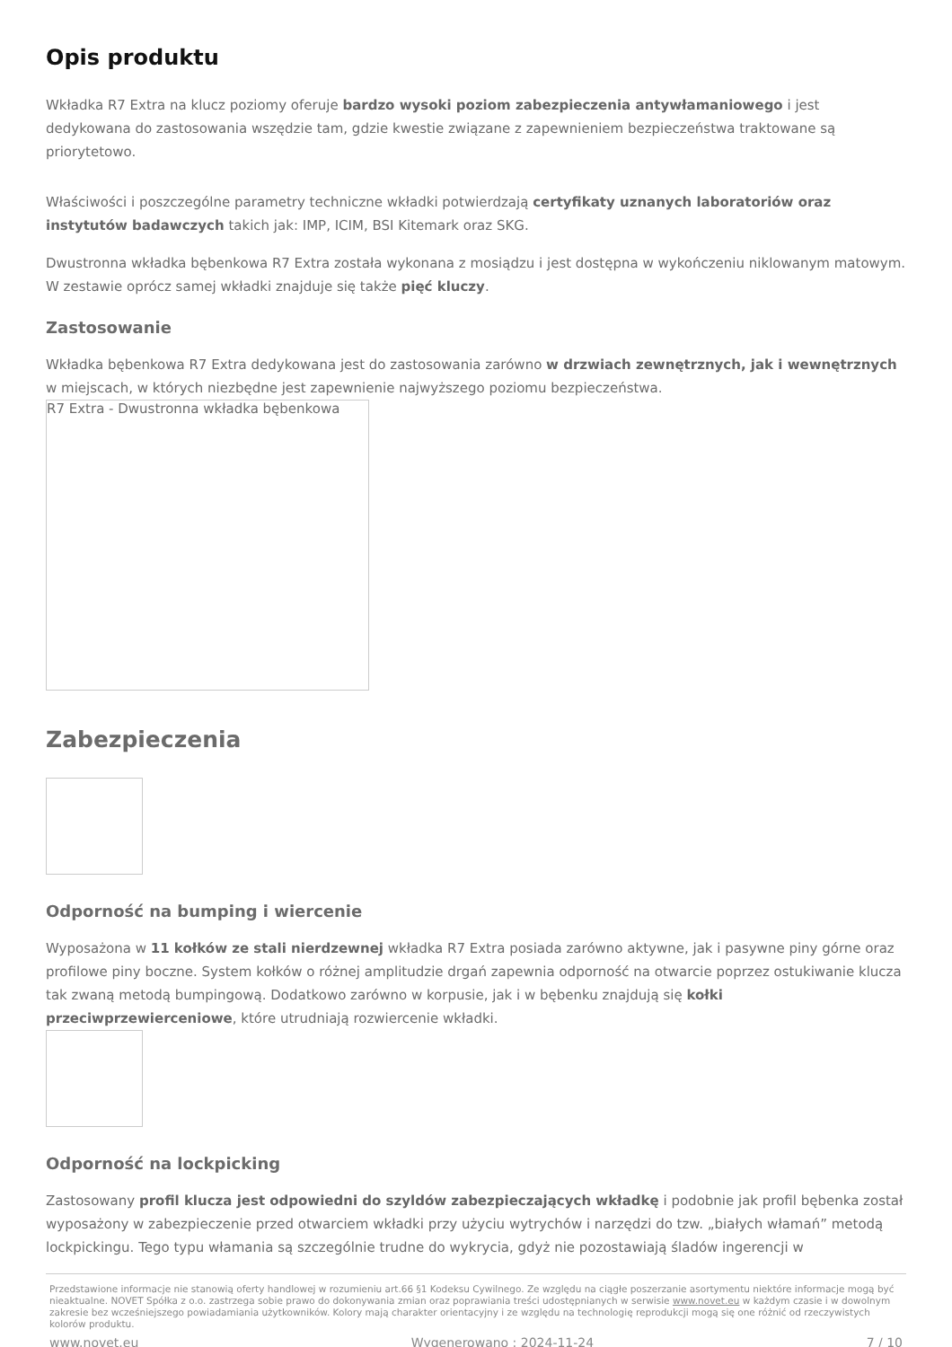Opis produktu
Wkładka R7 Extra na klucz poziomy oferuje bardzo wysoki poziom zabezpieczenia antywłamaniowego i jest dedykowana do zastosowania wszędzie tam, gdzie kwestie związane z zapewnieniem bezpieczeństwa traktowane są priorytetowo.
Właściwości i poszczególne parametry techniczne wkładki potwierdzają certyfikaty uznanych laboratoriów oraz instytutów badawczych takich jak: IMP, ICIM, BSI Kitemark oraz SKG.
Dwustronna wkładka bębenkowa R7 Extra została wykonana z mosiądzu i jest dostępna w wykończeniu niklowanym matowym. W zestawie oprócz samej wkładki znajduje się także pięć kluczy.
Zastosowanie
Wkładka bębenkowa R7 Extra dedykowana jest do zastosowania zarówno w drzwiach zewnętrznych, jak i wewnętrznych w miejscach, w których niezbędne jest zapewnienie najwyższego poziomu bezpieczeństwa.
R7 Extra - Dwustronna wkładka bębenkowa
Zabezpieczenia
Odporność na bumping i wiercenie
Wyposażona w 11 kołków ze stali nierdzewnej wkładka R7 Extra posiada zarówno aktywne, jak i pasywne piny górne oraz profilowe piny boczne. System kołków o różnej amplitudzie drgań zapewnia odporność na otwarcie poprzez ostukiwanie klucza tak zwaną metodą bumpingową. Dodatkowo zarówno w korpusie, jak i w bębenku znajdują się kołki przeciwprzewierceniowe, które utrudniają rozwiercenie wkładki.
Odporność na lockpicking
Zastosowany profil klucza jest odpowiedni do szyldów zabezpieczających wkładkę i podobnie jak profil bębenka został wyposażony w zabezpieczenie przed otwarciem wkładki przy użyciu wytrychów i narzędzi do tzw. „białych włamań” metodą lockpickingu. Tego typu włamania są szczególnie trudne do wykrycia, gdyż nie pozostawiają śladów ingerencji w
Przedstawione informacje nie stanowią oferty handlowej w rozumieniu art.66 §1 Kodeksu Cywilnego. Ze względu na ciągłe poszerzanie asortymentu niektóre informacje mogą być nieaktualne. NOVET Spółka z o.o. zastrzega sobie prawo do dokonywania zmian oraz poprawiania treści udostępnianych w serwisie www.novet.eu w każdym czasie i w dowolnym zakresie bez wcześniejszego powiadamiania użytkowników. Kolory mają charakter orientacyjny i ze względu na technologię reprodukcji mogą się one różnić od rzeczywistych kolorów produktu.
www.novet.eu Wygenerowano : 2024-11-24 7 / 10